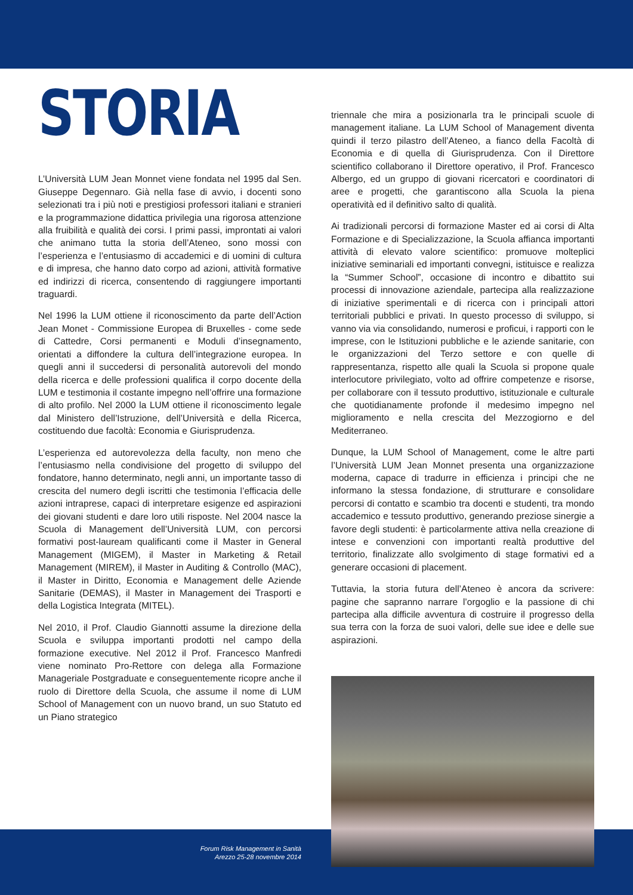STORIA
L’Università LUM Jean Monnet viene fondata nel 1995 dal Sen. Giuseppe Degennaro. Già nella fase di avvio, i docenti sono selezionati tra i più noti e prestigiosi professori italiani e stranieri e la programmazione didattica privilegia una rigorosa attenzione alla fruibilità e qualità dei corsi. I primi passi, improntati ai valori che animano tutta la storia dell’Ateneo, sono mossi con l’esperienza e l’entusiasmo di accademici e di uomini di cultura e di impresa, che hanno dato corpo ad azioni, attività formative ed indirizzi di ricerca, consentendo di raggiungere importanti traguardi.
Nel 1996 la LUM ottiene il riconoscimento da parte dell’Action Jean Monet - Commissione Europea di Bruxelles - come sede di Cattedre, Corsi permanenti e Moduli d’insegnamento, orientati a diffondere la cultura dell’integrazione europea. In quegli anni il succedersi di personalità autorevoli del mondo della ricerca e delle professioni qualifica il corpo docente della LUM e testimonia il costante impegno nell’offrire una formazione di alto profilo. Nel 2000 la LUM ottiene il riconoscimento legale dal Ministero dell’Istruzione, dell’Università e della Ricerca, costituendo due facoltà: Economia e Giurisprudenza.
L’esperienza ed autorevolezza della faculty, non meno che l’entusiasmo nella condivisione del progetto di sviluppo del fondatore, hanno determinato, negli anni, un importante tasso di crescita del numero degli iscritti che testimonia l’efficacia delle azioni intraprese, capaci di interpretare esigenze ed aspirazioni dei giovani studenti e dare loro utili risposte. Nel 2004 nasce la Scuola di Management dell’Università LUM, con percorsi formativi post-lauream qualificanti come il Master in General Management (MIGEM), il Master in Marketing & Retail Management (MIREM), il Master in Auditing & Controllo (MAC), il Master in Diritto, Economia e Management delle Aziende Sanitarie (DEMAS), il Master in Management dei Trasporti e della Logistica Integrata (MITEL).
Nel 2010, il Prof. Claudio Giannotti assume la direzione della Scuola e sviluppa importanti prodotti nel campo della formazione executive. Nel 2012 il Prof. Francesco Manfredi viene nominato Pro-Rettore con delega alla Formazione Manageriale Postgraduate e conseguentemente ricopre anche il ruolo di Direttore della Scuola, che assume il nome di LUM School of Management con un nuovo brand, un suo Statuto ed un Piano strategico
triennale che mira a posizionarla tra le principali scuole di management italiane. La LUM School of Management diventa quindi il terzo pilastro dell’Ateneo, a fianco della Facoltà di Economia e di quella di Giurisprudenza. Con il Direttore scientifico collaborano il Direttore operativo, il Prof. Francesco Albergo, ed un gruppo di giovani ricercatori e coordinatori di aree e progetti, che garantiscono alla Scuola la piena operatività ed il definitivo salto di qualità.
Ai tradizionali percorsi di formazione Master ed ai corsi di Alta Formazione e di Specializzazione, la Scuola affianca importanti attività di elevato valore scientifico: promuove molteplici iniziative seminariali ed importanti convegni, istituisce e realizza la “Summer School”, occasione di incontro e dibattito sui processi di innovazione aziendale, partecipa alla realizzazione di iniziative sperimentali e di ricerca con i principali attori territoriali pubblici e privati. In questo processo di sviluppo, si vanno via via consolidando, numerosi e proficui, i rapporti con le imprese, con le Istituzioni pubbliche e le aziende sanitarie, con le organizzazioni del Terzo settore e con quelle di rappresentanza, rispetto alle quali la Scuola si propone quale interlocutore privilegiato, volto ad offrire competenze e risorse, per collaborare con il tessuto produttivo, istituzionale e culturale che quotidianamente profonde il medesimo impegno nel miglioramento e nella crescita del Mezzogiorno e del Mediterraneo.
Dunque, la LUM School of Management, come le altre parti l’Università LUM Jean Monnet presenta una organizzazione moderna, capace di tradurre in efficienza i principi che ne informano la stessa fondazione, di strutturare e consolidare percorsi di contatto e scambio tra docenti e studenti, tra mondo accademico e tessuto produttivo, generando preziose sinergie a favore degli studenti: è particolarmente attiva nella creazione di intese e convenzioni con importanti realtà produttive del territorio, finalizzate allo svolgimento di stage formativi ed a generare occasioni di placement.
Tuttavia, la storia futura dell’Ateneo è ancora da scrivere: pagine che sapranno narrare l’orgoglio e la passione di chi partecipa alla difficile avventura di costruire il progresso della sua terra con la forza de suoi valori, delle sue idee e delle sue aspirazioni.
Forum Risk Management in Sanità
Arezzo 25-28 novembre 2014